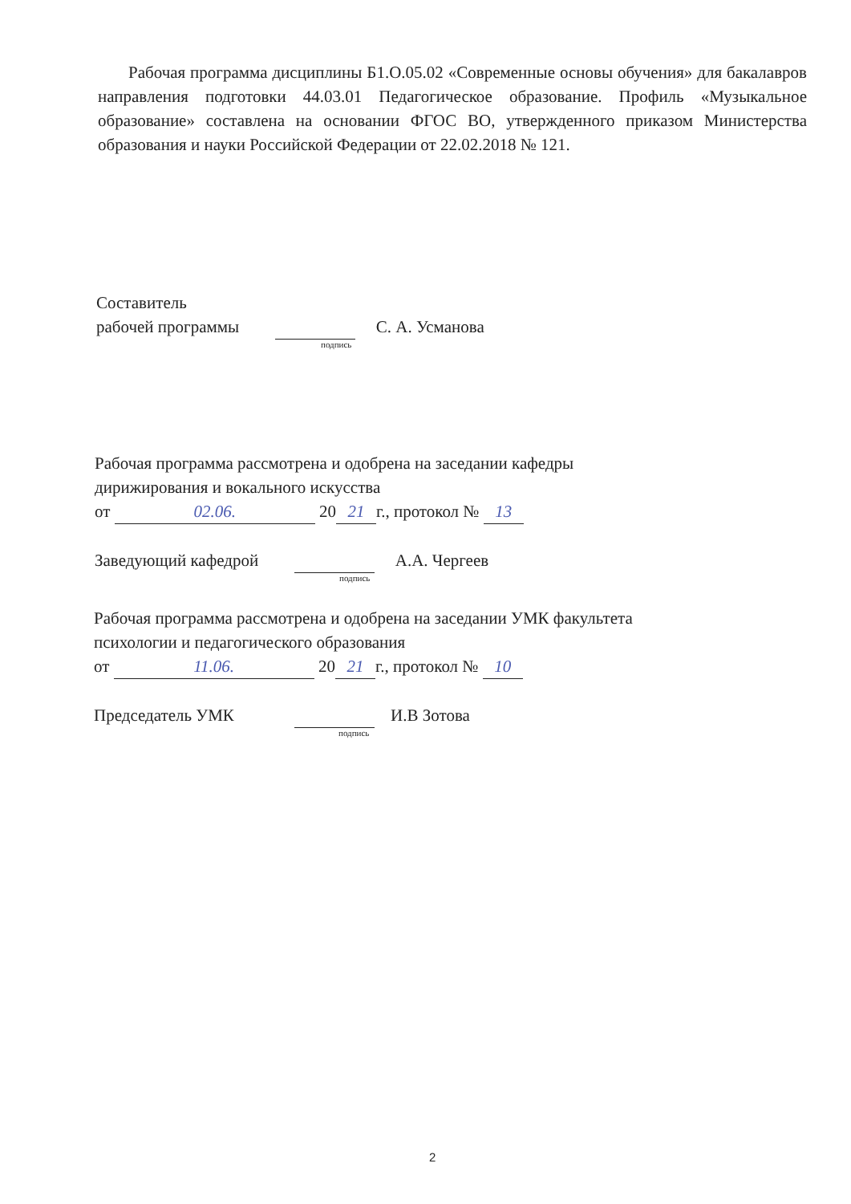Рабочая программа дисциплины Б1.О.05.02 «Современные основы обучения» для бакалавров направления подготовки 44.03.01 Педагогическое образование. Профиль «Музыкальное образование» составлена на основании ФГОС ВО, утвержденного приказом Министерства образования и науки Российской Федерации от 22.02.2018 № 121.
Составитель
рабочей программы С. А. Усманова
подпись
Рабочая программа рассмотрена и одобрена на заседании кафедры
дирижирования и вокального искусства
от 02.06. 20 21 г., протокол № 13
Заведующий кафедрой А.А. Чергеев
подпись
Рабочая программа рассмотрена и одобрена на заседании УМК факультета
психологии и педагогического образования
от 11.06. 20 21 г., протокол № 10
Председатель УМК И.В Зотова
подпись
2